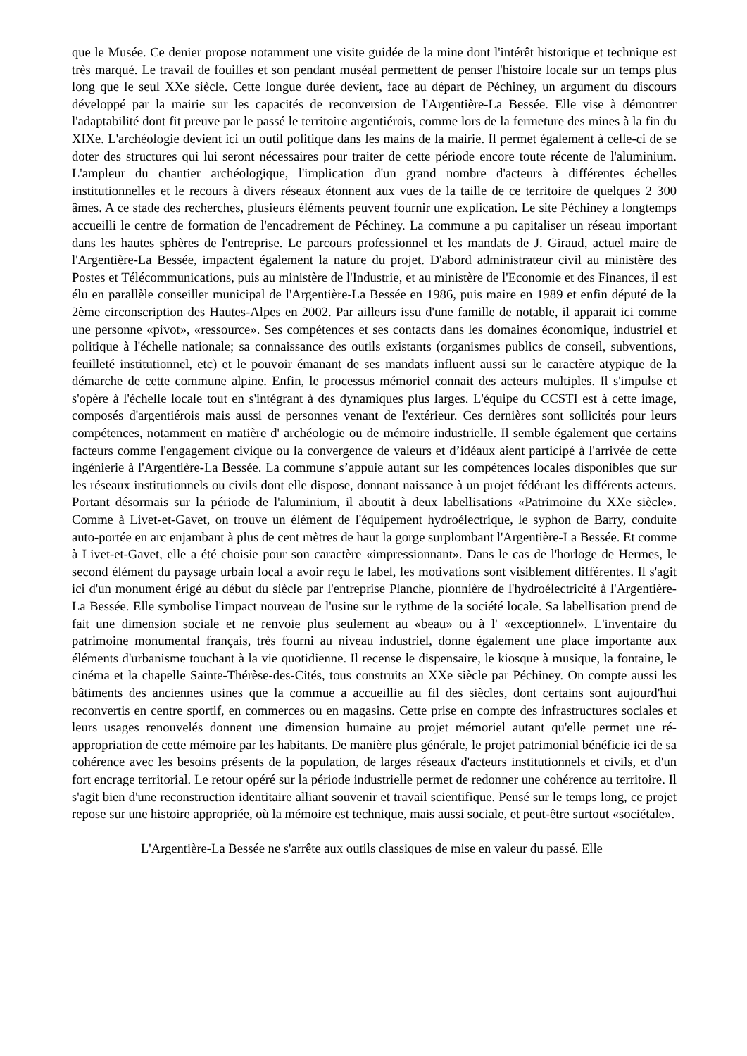que le Musée. Ce denier propose notamment une visite guidée de la mine dont l'intérêt historique et technique est très marqué. Le travail de fouilles et son pendant muséal permettent de penser l'histoire locale sur un temps plus long que le seul XXe siècle. Cette longue durée devient, face au départ de Péchiney, un argument du discours développé par la mairie sur les capacités de reconversion de l'Argentière-La Bessée. Elle vise à démontrer l'adaptabilité dont fit preuve par le passé le territoire argentiérois, comme lors de la fermeture des mines à la fin du XIXe. L'archéologie devient ici un outil politique dans les mains de la mairie. Il permet également à celle-ci de se doter des structures qui lui seront nécessaires pour traiter de cette période encore toute récente de l'aluminium. L'ampleur du chantier archéologique, l'implication d'un grand nombre d'acteurs à différentes échelles institutionnelles et le recours à divers réseaux étonnent aux vues de la taille de ce territoire de quelques 2 300 âmes. A ce stade des recherches, plusieurs éléments peuvent fournir une explication. Le site Péchiney a longtemps accueilli le centre de formation de l'encadrement de Péchiney. La commune a pu capitaliser un réseau important dans les hautes sphères de l'entreprise. Le parcours professionnel et les mandats de J. Giraud, actuel maire de l'Argentière-La Bessée, impactent également la nature du projet. D'abord administrateur civil au ministère des Postes et Télécommunications, puis au ministère de l'Industrie, et au ministère de l'Economie et des Finances, il est élu en parallèle conseiller municipal de l'Argentière-La Bessée en 1986, puis maire en 1989 et enfin député de la 2ème circonscription des Hautes-Alpes en 2002. Par ailleurs issu d'une famille de notable, il apparait ici comme une personne «pivot», «ressource». Ses compétences et ses contacts dans les domaines économique, industriel et politique à l'échelle nationale; sa connaissance des outils existants (organismes publics de conseil, subventions, feuilleté institutionnel, etc) et le pouvoir émanant de ses mandats influent aussi sur le caractère atypique de la démarche de cette commune alpine. Enfin, le processus mémoriel connait des acteurs multiples. Il s'impulse et s'opère à l'échelle locale tout en s'intégrant à des dynamiques plus larges. L'équipe du CCSTI est à cette image, composés d'argentiérois mais aussi de personnes venant de l'extérieur. Ces dernières sont sollicités pour leurs compétences, notamment en matière d' archéologie ou de mémoire industrielle. Il semble également que certains facteurs comme l'engagement civique ou la convergence de valeurs et d’idéaux aient participé à l'arrivée de cette ingénierie à l'Argentière-La Bessée. La commune s’appuie autant sur les compétences locales disponibles que sur les réseaux institutionnels ou civils dont elle dispose, donnant naissance à un projet fédérant les différents acteurs. Portant désormais sur la période de l'aluminium, il aboutit à deux labellisations «Patrimoine du XXe siècle». Comme à Livet-et-Gavet, on trouve un élément de l'équipement hydroélectrique, le syphon de Barry, conduite auto-portée en arc enjambant à plus de cent mètres de haut la gorge surplombant l'Argentière-La Bessée. Et comme à Livet-et-Gavet, elle a été choisie pour son caractère «impressionnant». Dans le cas de l'horloge de Hermes, le second élément du paysage urbain local a avoir reçu le label, les motivations sont visiblement différentes. Il s'agit ici d'un monument érigé au début du siècle par l'entreprise Planche, pionnière de l'hydroélectricité à l'Argentière-La Bessée. Elle symbolise l'impact nouveau de l'usine sur le rythme de la société locale. Sa labellisation prend de fait une dimension sociale et ne renvoie plus seulement au «beau» ou à l' «exceptionnel». L'inventaire du patrimoine monumental français, très fourni au niveau industriel, donne également une place importante aux éléments d'urbanisme touchant à la vie quotidienne. Il recense le dispensaire, le kiosque à musique, la fontaine, le cinéma et la chapelle Sainte-Thérèse-des-Cités, tous construits au XXe siècle par Péchiney. On compte aussi les bâtiments des anciennes usines que la commue a accueillie au fil des siècles, dont certains sont aujourd'hui reconvertis en centre sportif, en commerces ou en magasins. Cette prise en compte des infrastructures sociales et leurs usages renouvelés donnent une dimension humaine au projet mémoriel autant qu'elle permet une ré-appropriation de cette mémoire par les habitants. De manière plus générale, le projet patrimonial bénéficie ici de sa cohérence avec les besoins présents de la population, de larges réseaux d'acteurs institutionnels et civils, et d'un fort encrage territorial. Le retour opéré sur la période industrielle permet de redonner une cohérence au territoire. Il s'agit bien d'une reconstruction identitaire alliant souvenir et travail scientifique. Pensé sur le temps long, ce projet repose sur une histoire appropriée, où la mémoire est technique, mais aussi sociale, et peut-être surtout «sociétale».
L'Argentière-La Bessée ne s'arrête aux outils classiques de mise en valeur du passé. Elle